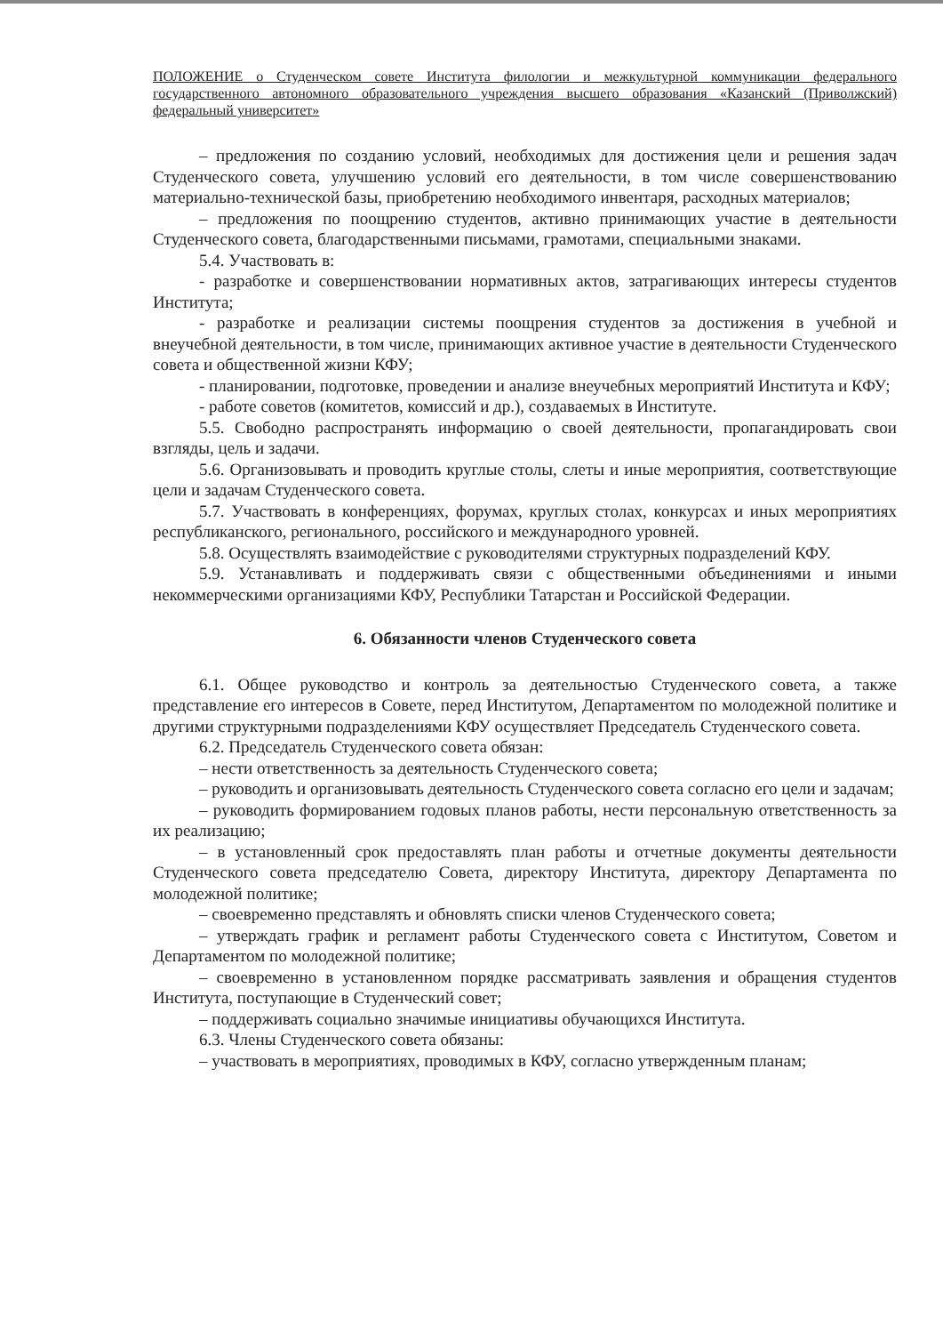ПОЛОЖЕНИЕ о Студенческом совете Института филологии и межкультурной коммуникации федерального государственного автономного образовательного учреждения высшего образования «Казанский (Приволжский) федеральный университет»
– предложения по созданию условий, необходимых для достижения цели и решения задач Студенческого совета, улучшению условий его деятельности, в том числе совершенствованию материально-технической базы, приобретению необходимого инвентаря, расходных материалов;
– предложения по поощрению студентов, активно принимающих участие в деятельности Студенческого совета, благодарственными письмами, грамотами, специальными знаками.
5.4. Участвовать в:
- разработке и совершенствовании нормативных актов, затрагивающих интересы студентов Института;
- разработке и реализации системы поощрения студентов за достижения в учебной и внеучебной деятельности, в том числе, принимающих активное участие в деятельности Студенческого совета и общественной жизни КФУ;
- планировании, подготовке, проведении и анализе внеучебных мероприятий Института и КФУ;
- работе советов (комитетов, комиссий и др.), создаваемых в Институте.
5.5. Свободно распространять информацию о своей деятельности, пропагандировать свои взгляды, цель и задачи.
5.6. Организовывать и проводить круглые столы, слеты и иные мероприятия, соответствующие цели и задачам Студенческого совета.
5.7. Участвовать в конференциях, форумах, круглых столах, конкурсах и иных мероприятиях республиканского, регионального, российского и международного уровней.
5.8. Осуществлять взаимодействие с руководителями структурных подразделений КФУ.
5.9. Устанавливать и поддерживать связи с общественными объединениями и иными некоммерческими организациями КФУ, Республики Татарстан и Российской Федерации.
6. Обязанности членов Студенческого совета
6.1. Общее руководство и контроль за деятельностью Студенческого совета, а также представление его интересов в Совете, перед Институтом, Департаментом по молодежной политике и другими структурными подразделениями КФУ осуществляет Председатель Студенческого совета.
6.2. Председатель Студенческого совета обязан:
– нести ответственность за деятельность Студенческого совета;
– руководить и организовывать деятельность Студенческого совета согласно его цели и задачам;
– руководить формированием годовых планов работы, нести персональную ответственность за их реализацию;
– в установленный срок предоставлять план работы и отчетные документы деятельности Студенческого совета председателю Совета, директору Института, директору Департамента по молодежной политике;
– своевременно представлять и обновлять списки членов Студенческого совета;
– утверждать график и регламент работы Студенческого совета с Институтом, Советом и Департаментом по молодежной политике;
– своевременно в установленном порядке рассматривать заявления и обращения студентов Института, поступающие в Студенческий совет;
– поддерживать социально значимые инициативы обучающихся Института.
6.3. Члены Студенческого совета обязаны:
– участвовать в мероприятиях, проводимых в КФУ, согласно утвержденным планам;